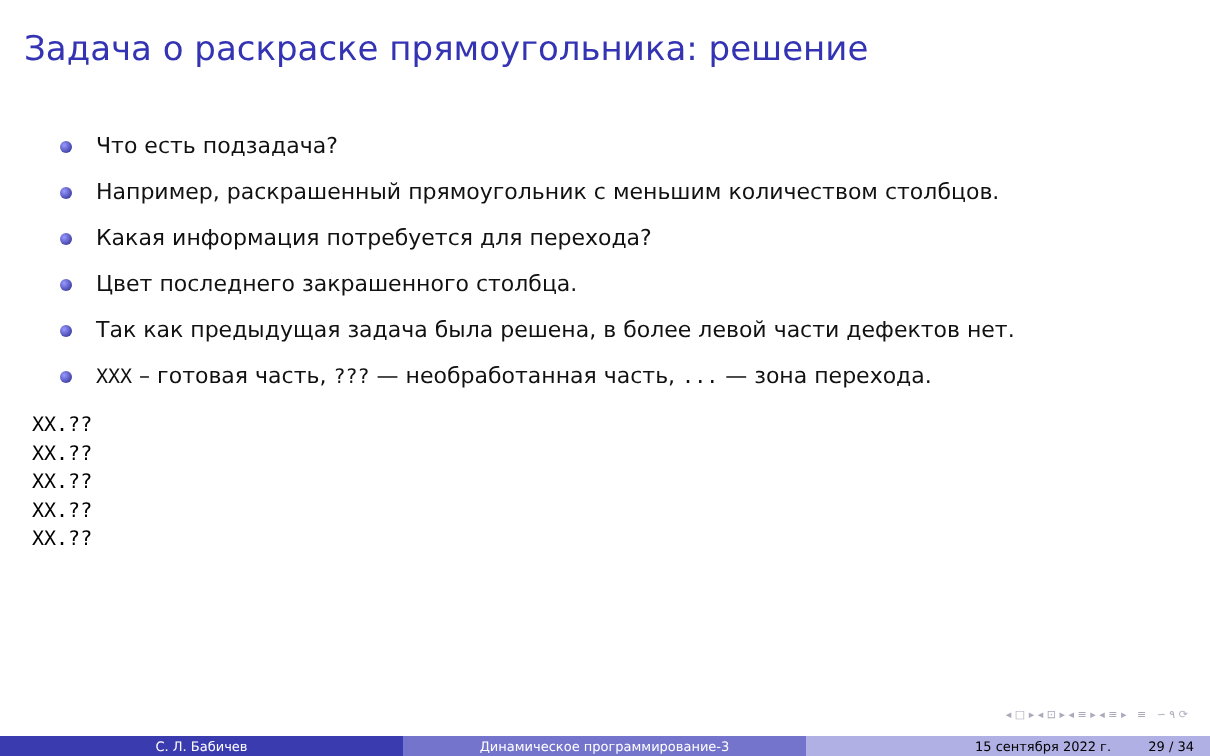Задача о раскраске прямоугольника: решение
Что есть подзадача?
Например, раскрашенный прямоугольник с меньшим количеством столбцов.
Какая информация потребуется для перехода?
Цвет последнего закрашенного столбца.
Так как предыдущая задача была решена, в более левой части дефектов нет.
XXX – готовая часть, ??? — необработанная часть, ... — зона перехода.
XX.??
XX.??
XX.??
XX.??
XX.??
◂ □ ▸ ◂ ⊡ ▸ ◂ ≡ ▸ ◂ ≡ ▸ ≡ ∽ ۹ ⟳
С. Л. Бабичев Динамическое программирование-3 15 сентября 2022 г. 29 / 34